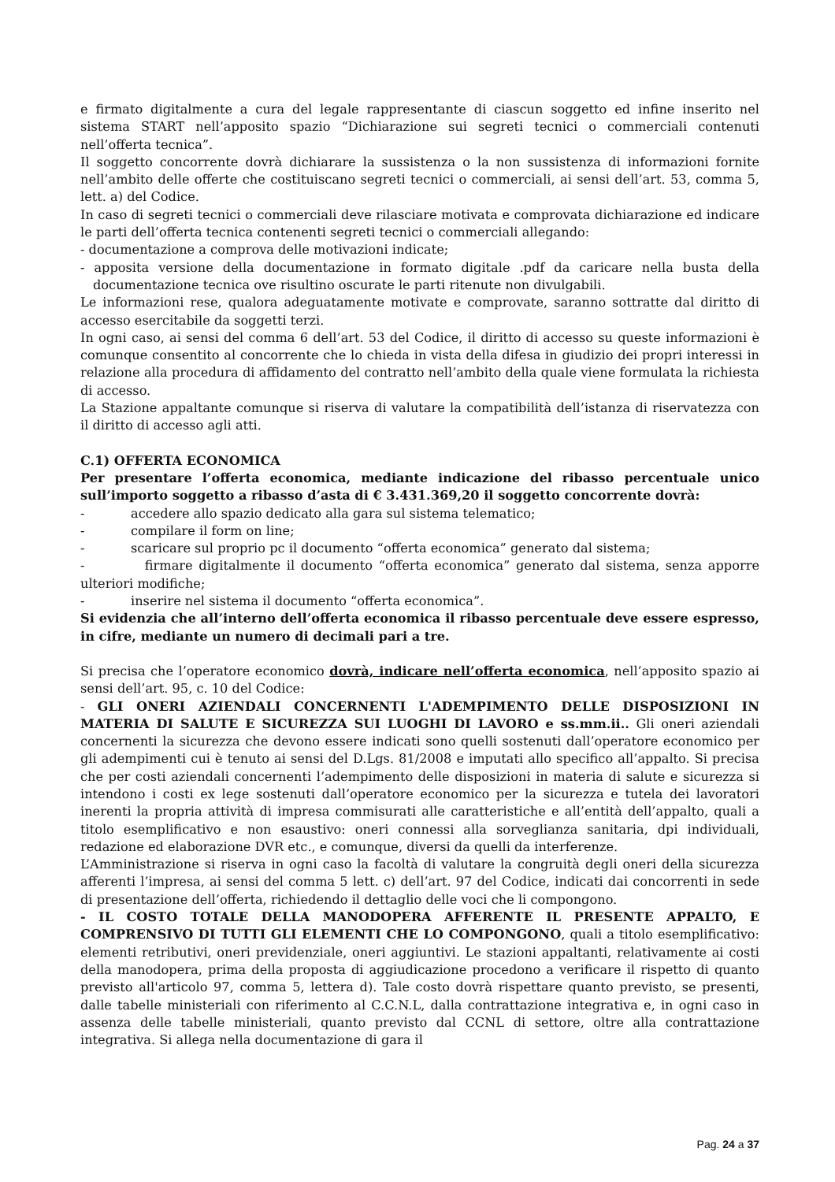e firmato digitalmente a cura del legale rappresentante di ciascun soggetto ed infine inserito nel sistema START nell’apposito spazio “Dichiarazione sui segreti tecnici o commerciali contenuti nell’offerta tecnica”.
Il soggetto concorrente dovrà dichiarare la sussistenza o la non sussistenza di informazioni fornite nell’ambito delle offerte che costituiscano segreti tecnici o commerciali, ai sensi dell’art. 53, comma 5, lett. a) del Codice.
In caso di segreti tecnici o commerciali deve rilasciare motivata e comprovata dichiarazione ed indicare le parti dell’offerta tecnica contenenti segreti tecnici o commerciali allegando:
- documentazione a comprova delle motivazioni indicate;
- apposita versione della documentazione in formato digitale .pdf da caricare nella busta della documentazione tecnica ove risultino oscurate le parti ritenute non divulgabili.
Le informazioni rese, qualora adeguatamente motivate e comprovate, saranno sottratte dal diritto di accesso esercitabile da soggetti terzi.
In ogni caso, ai sensi del comma 6 dell’art. 53 del Codice, il diritto di accesso su queste informazioni è comunque consentito al concorrente che lo chieda in vista della difesa in giudizio dei propri interessi in relazione alla procedura di affidamento del contratto nell’ambito della quale viene formulata la richiesta di accesso.
La Stazione appaltante comunque si riserva di valutare la compatibilità dell’istanza di riservatezza con il diritto di accesso agli atti.
C.1) OFFERTA ECONOMICA
Per presentare l’offerta economica, mediante indicazione del ribasso percentuale unico sull’importo soggetto a ribasso d’asta di € 3.431.369,20 il soggetto concorrente dovrà:
- accedere allo spazio dedicato alla gara sul sistema telematico;
- compilare il form on line;
- scaricare sul proprio pc il documento “offerta economica” generato dal sistema;
- firmare digitalmente il documento “offerta economica” generato dal sistema, senza apporre ulteriori modifiche;
- inserire nel sistema il documento “offerta economica”.
Si evidenzia che all’interno dell’offerta economica il ribasso percentuale deve essere espresso, in cifre, mediante un numero di decimali pari a tre.
Si precisa che l’operatore economico dovrà, indicare nell’offerta economica, nell’apposito spazio ai sensi dell’art. 95, c. 10 del Codice:
- GLI ONERI AZIENDALI CONCERNENTI L'ADEMPIMENTO DELLE DISPOSIZIONI IN MATERIA DI SALUTE E SICUREZZA SUI LUOGHI DI LAVORO e ss.mm.ii.. Gli oneri aziendali concernenti la sicurezza che devono essere indicati sono quelli sostenuti dall’operatore economico per gli adempimenti cui è tenuto ai sensi del D.Lgs. 81/2008 e imputati allo specifico all’appalto. Si precisa che per costi aziendali concernenti l’adempimento delle disposizioni in materia di salute e sicurezza si intendono i costi ex lege sostenuti dall’operatore economico per la sicurezza e tutela dei lavoratori inerenti la propria attività di impresa commisurati alle caratteristiche e all’entità dell’appalto, quali a titolo esemplificativo e non esaustivo: oneri connessi alla sorveglianza sanitaria, dpi individuali, redazione ed elaborazione DVR etc., e comunque, diversi da quelli da interferenze.
L’Amministrazione si riserva in ogni caso la facoltà di valutare la congruità degli oneri della sicurezza afferenti l’impresa, ai sensi del comma 5 lett. c) dell’art. 97 del Codice, indicati dai concorrenti in sede di presentazione dell’offerta, richiedendo il dettaglio delle voci che li compongono.
- IL COSTO TOTALE DELLA MANODOPERA AFFERENTE IL PRESENTE APPALTO, E COMPRENSIVO DI TUTTI GLI ELEMENTI CHE LO COMPONGONO, quali a titolo esemplificativo: elementi retributivi, oneri previdenziale, oneri aggiuntivi. Le stazioni appaltanti, relativamente ai costi della manodopera, prima della proposta di aggiudicazione procedono a verificare il rispetto di quanto previsto all'articolo 97, comma 5, lettera d). Tale costo dovrà rispettare quanto previsto, se presenti, dalle tabelle ministeriali con riferimento al C.C.N.L, dalla contrattazione integrativa e, in ogni caso in assenza delle tabelle ministeriali, quanto previsto dal CCNL di settore, oltre alla contrattazione integrativa. Si allega nella documentazione di gara il
Pag. 24 a 37